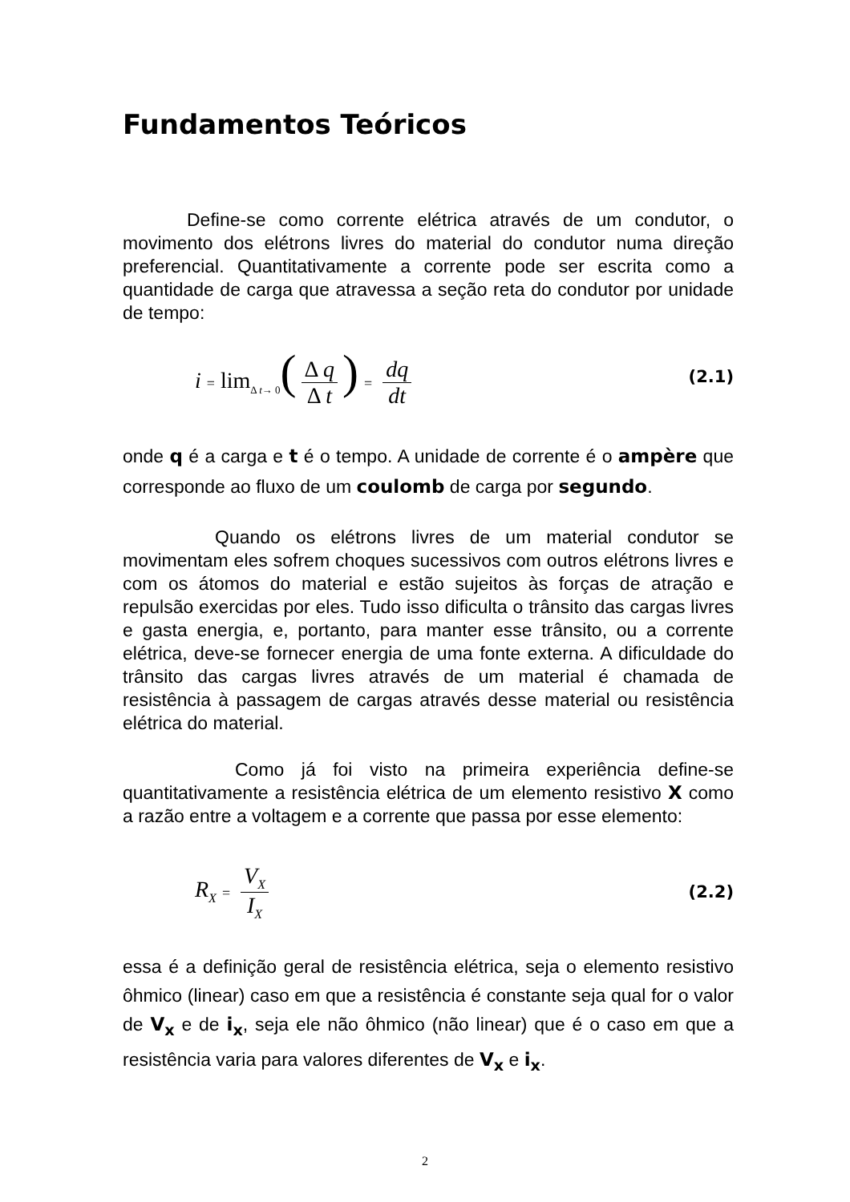Fundamentos Teóricos
Define-se como corrente elétrica através de um condutor, o movimento dos elétrons livres do material do condutor numa direção preferencial. Quantitativamente a corrente pode ser escrita como a quantidade de carga que atravessa a seção reta do condutor por unidade de tempo:
i = lim<sub>Δ t→ 0</sub>(Δ q Δ t) = dq dt (2.1)
onde q é a carga e t é o tempo. A unidade de corrente é o ampère que corresponde ao fluxo de um coulomb de carga por segundo.
Quando os elétrons livres de um material condutor se movimentam eles sofrem choques sucessivos com outros elétrons livres e com os átomos do material e estão sujeitos às forças de atração e repulsão exercidas por eles. Tudo isso dificulta o trânsito das cargas livres e gasta energia, e, portanto, para manter esse trânsito, ou a corrente elétrica, deve-se fornecer energia de uma fonte externa. A dificuldade do trânsito das cargas livres através de um material é chamada de resistência à passagem de cargas através desse material ou resistência elétrica do material.
Como já foi visto na primeira experiência define-se quantitativamente a resistência elétrica de um elemento resistivo X como a razão entre a voltagem e a corrente que passa por esse elemento:
R<sub>X</sub> = V<sub>X</sub> I<sub>X</sub> (2.2)
essa é a definição geral de resistência elétrica, seja o elemento resistivo ôhmico (linear) caso em que a resistência é constante seja qual for o valor de V<sub>x</sub> e de i<sub>x</sub>, seja ele não ôhmico (não linear) que é o caso em que a resistência varia para valores diferentes de V<sub>x</sub> e i<sub>x</sub>.
2